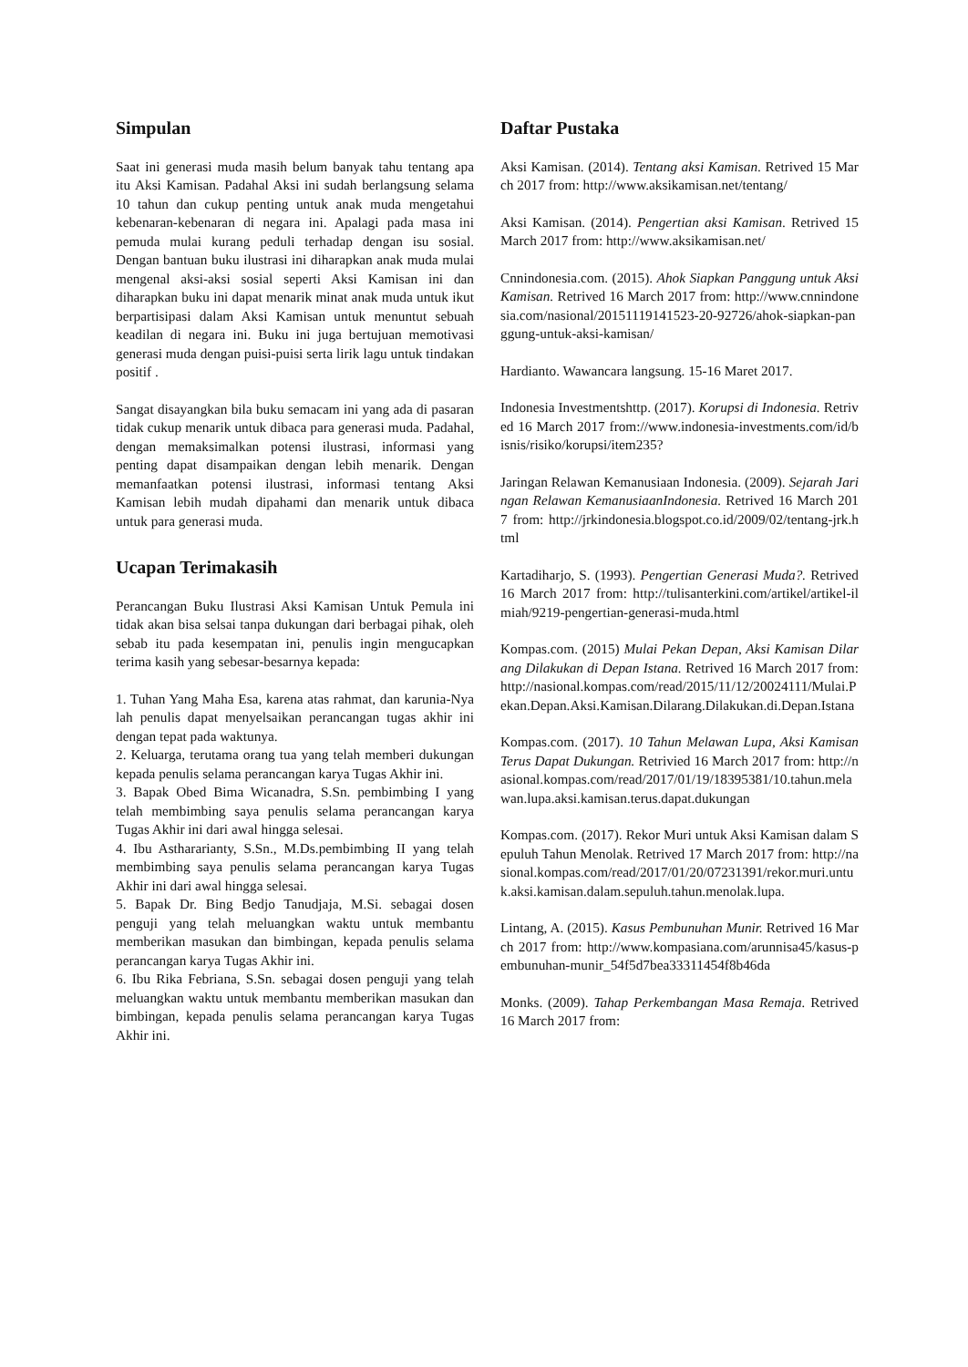Simpulan
Saat ini generasi muda masih belum banyak tahu tentang apa itu Aksi Kamisan. Padahal Aksi ini sudah berlangsung selama 10 tahun dan cukup penting untuk anak muda mengetahui kebenaran-kebenaran di negara ini. Apalagi pada masa ini pemuda mulai kurang peduli terhadap dengan isu sosial. Dengan bantuan buku ilustrasi ini diharapkan anak muda mulai mengenal aksi-aksi sosial seperti Aksi Kamisan ini dan diharapkan buku ini dapat menarik minat anak muda untuk ikut berpartisipasi dalam Aksi Kamisan untuk menuntut sebuah keadilan di negara ini. Buku ini juga bertujuan memotivasi generasi muda dengan puisi-puisi serta lirik lagu untuk tindakan positif .
Sangat disayangkan bila buku semacam ini yang ada di pasaran tidak cukup menarik untuk dibaca para generasi muda. Padahal, dengan memaksimalkan potensi ilustrasi, informasi yang penting dapat disampaikan dengan lebih menarik. Dengan memanfaatkan potensi ilustrasi, informasi tentang Aksi Kamisan lebih mudah dipahami dan menarik untuk dibaca untuk para generasi muda.
Ucapan Terimakasih
Perancangan Buku Ilustrasi Aksi Kamisan Untuk Pemula ini tidak akan bisa selsai tanpa dukungan dari berbagai pihak, oleh sebab itu pada kesempatan ini, penulis ingin mengucapkan terima kasih yang sebesar-besarnya kepada:
1. Tuhan Yang Maha Esa, karena atas rahmat, dan karunia-Nya lah penulis dapat menyelsaikan perancangan tugas akhir ini dengan tepat pada waktunya.
2. Keluarga, terutama orang tua yang telah memberi dukungan kepada penulis selama perancangan karya Tugas Akhir ini.
3. Bapak Obed Bima Wicanadra, S.Sn. pembimbing I yang telah membimbing saya penulis selama perancangan karya Tugas Akhir ini dari awal hingga selesai.
4. Ibu Asthararianty, S.Sn., M.Ds.pembimbing II yang telah membimbing saya penulis selama perancangan karya Tugas Akhir ini dari awal hingga selesai.
5. Bapak Dr. Bing Bedjo Tanudjaja, M.Si. sebagai dosen penguji yang telah meluangkan waktu untuk membantu memberikan masukan dan bimbingan, kepada penulis selama perancangan karya Tugas Akhir ini.
6. Ibu Rika Febriana, S.Sn. sebagai dosen penguji yang telah meluangkan waktu untuk membantu memberikan masukan dan bimbingan, kepada penulis selama perancangan karya Tugas Akhir ini.
Daftar Pustaka
Aksi Kamisan. (2014). Tentang aksi Kamisan. Retrived 15 March 2017 from: http://www.aksikamisan.net/tentang/
Aksi Kamisan. (2014). Pengertian aksi Kamisan. Retrived 15 March 2017 from: http://www.aksikamisan.net/
Cnnindonesia.com. (2015). Ahok Siapkan Panggung untuk Aksi Kamisan. Retrived 16 March 2017 from: http://www.cnnindonesia.com/nasional/20151119141523-20-92726/ahok-siapkan-panggung-untuk-aksi-kamisan/
Hardianto. Wawancara langsung. 15-16 Maret 2017.
Indonesia Investmentshttp. (2017). Korupsi di Indonesia. Retrived 16 March 2017 from://www.indonesia-investments.com/id/bisnis/risiko/korupsi/item235?
Jaringan Relawan Kemanusiaan Indonesia. (2009). Sejarah Jaringan Relawan KemanusiaanIndonesia. Retrived 16 March 2017 from: http://jrkindonesia.blogspot.co.id/2009/02/tentang-jrk.html
Kartadiharjo, S. (1993). Pengertian Generasi Muda?. Retrived 16 March 2017 from: http://tulisanterkini.com/artikel/artikel-ilmiah/9219-pengertian-generasi-muda.html
Kompas.com. (2015) Mulai Pekan Depan, Aksi Kamisan Dilarang Dilakukan di Depan Istana. Retrived 16 March 2017 from: http://nasional.kompas.com/read/2015/11/12/20024111/Mulai.Pekan.Depan.Aksi.Kamisan.Dilarang.Dilakukan.di.Depan.Istana
Kompas.com. (2017). 10 Tahun Melawan Lupa, Aksi Kamisan Terus Dapat Dukungan. Retrivied 16 March 2017 from: http://nasional.kompas.com/read/2017/01/19/18395381/10.tahun.melawan.lupa.aksi.kamisan.terus.dapat.dukungan
Kompas.com. (2017). Rekor Muri untuk Aksi Kamisan dalam Sepuluh Tahun Menolak. Retrived 17 March 2017 from: http://nasional.kompas.com/read/2017/01/20/07231391/rekor.muri.untuk.aksi.kamisan.dalam.sepuluh.tahun.menolak.lupa.
Lintang, A. (2015). Kasus Pembunuhan Munir. Retrived 16 March 2017 from: http://www.kompasiana.com/arunnisa45/kasus-pembunuhan-munir_54f5d7bea33311454f8b46da
Monks. (2009). Tahap Perkembangan Masa Remaja. Retrived 16 March 2017 from: